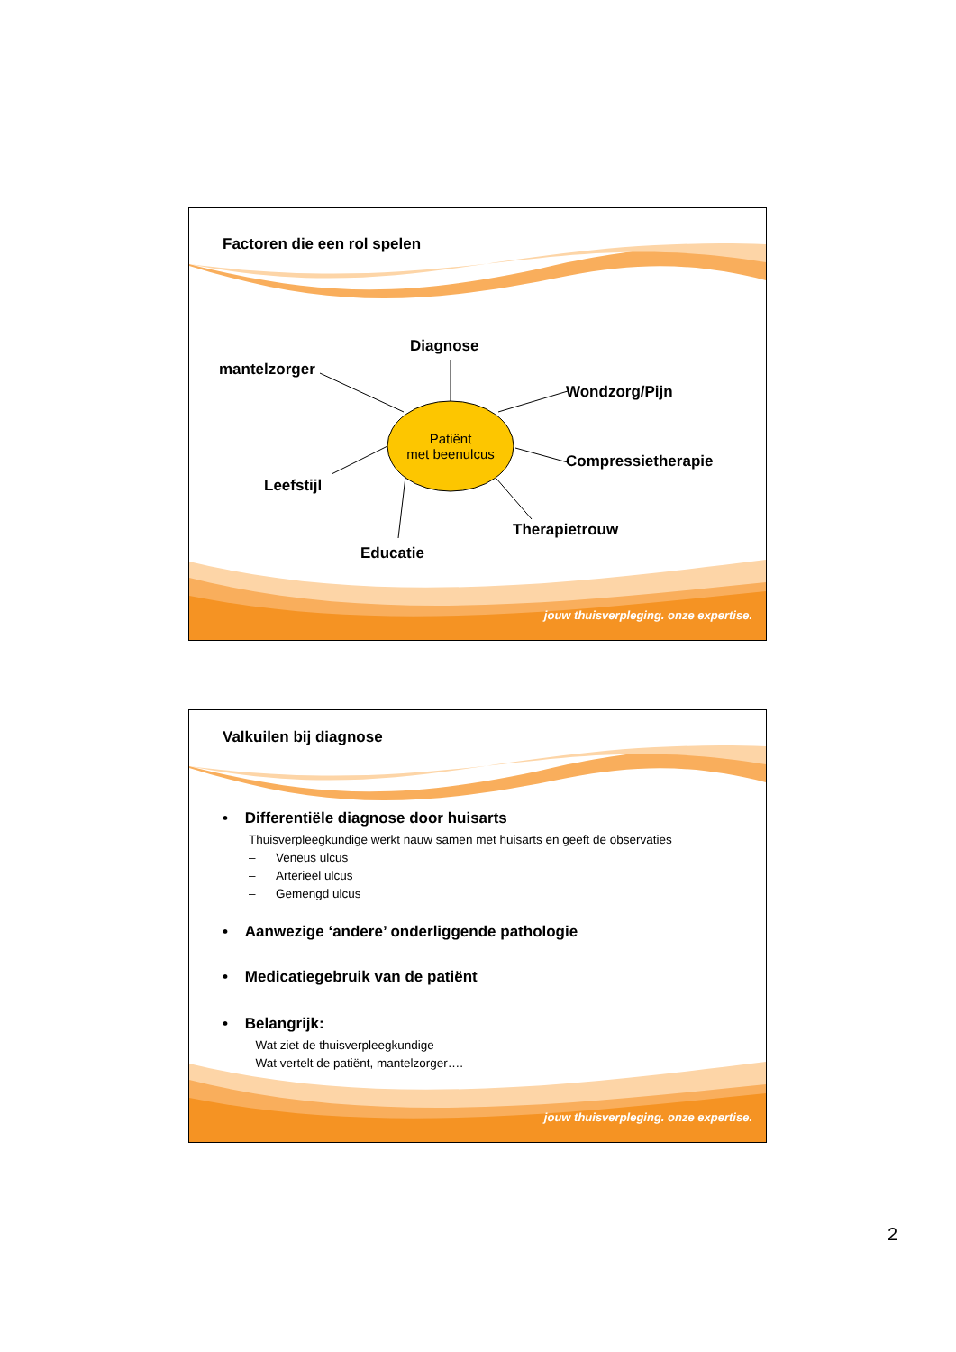Factoren die een rol spelen
Diagnose
mantelzorger
Wondzorg/Pijn
Compressietherapie
Leefstijl
Therapietrouw
Educatie
Patiënt
met beenulcus
jouw thuisverpleging. onze expertise.
Valkuilen bij diagnose
• Differentiële diagnose door huisarts
Thuisverpleegkundige werkt nauw samen met huisarts en geeft de observaties
– Veneus ulcus
– Arterieel ulcus
– Gemengd ulcus
• Aanwezige ‘andere’ onderliggende pathologie
• Medicatiegebruik van de patiënt
• Belangrijk:
–Wat ziet de thuisverpleegkundige
–Wat vertelt de patiënt, mantelzorger….
jouw thuisverpleging. onze expertise.
2